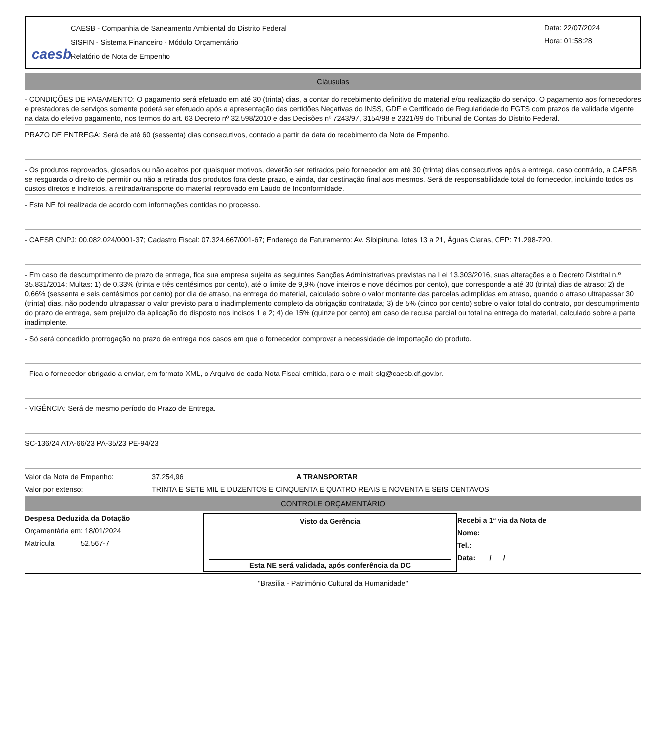caesb
CAESB - Companhia de Saneamento Ambiental do Distrito Federal
SISFIN - Sistema Financeiro - Módulo Orçamentário
Relatório de Nota de Empenho
Data: 22/07/2024
Hora: 01:58:28
Cláusulas
- CONDIÇÕES DE PAGAMENTO: O pagamento será efetuado em até 30 (trinta) dias, a contar do recebimento definitivo do material e/ou realização do serviço. O pagamento aos fornecedores e prestadores de serviços somente poderá ser efetuado após a apresentação das certidões Negativas do INSS, GDF e Certificado de Regularidade do FGTS com prazos de validade vigente na data do efetivo pagamento, nos termos do art. 63 Decreto nº 32.598/2010 e das Decisões nº 7243/97, 3154/98 e 2321/99 do Tribunal de Contas do Distrito Federal.
PRAZO DE ENTREGA: Será de até 60 (sessenta) dias consecutivos, contado a partir da data do recebimento da Nota de Empenho.
- Os produtos reprovados, glosados ou não aceitos por quaisquer motivos, deverão ser retirados pelo fornecedor em até 30 (trinta) dias consecutivos após a entrega, caso contrário, a CAESB se resguarda o direito de permitir ou não a retirada dos produtos fora deste prazo, e ainda, dar destinação final aos mesmos. Será de responsabilidade total do fornecedor, incluindo todos os custos diretos e indiretos, a retirada/transporte do material reprovado em Laudo de Inconformidade.
- Esta NE foi realizada de acordo com informações contidas no processo.
- CAESB CNPJ: 00.082.024/0001-37; Cadastro Fiscal: 07.324.667/001-67; Endereço de Faturamento: Av. Sibipiruna, lotes 13 a 21, Águas Claras, CEP: 71.298-720.
- Em caso de descumprimento de prazo de entrega, fica sua empresa sujeita as seguintes Sanções Administrativas previstas na Lei 13.303/2016, suas alterações e o Decreto Distrital n.º 35.831/2014: Multas: 1) de 0,33% (trinta e três centésimos por cento), até o limite de 9,9% (nove inteiros e nove décimos por cento), que corresponde a até 30 (trinta) dias de atraso; 2) de 0,66% (sessenta e seis centésimos por cento) por dia de atraso, na entrega do material, calculado sobre o valor montante das parcelas adimplidas em atraso, quando o atraso ultrapassar 30 (trinta) dias, não podendo ultrapassar o valor previsto para o inadimplemento completo da obrigação contratada; 3) de 5% (cinco por cento) sobre o valor total do contrato, por descumprimento do prazo de entrega, sem prejuízo da aplicação do disposto nos incisos 1 e 2; 4) de 15% (quinze por cento) em caso de recusa parcial ou total na entrega do material, calculado sobre a parte inadimplente.
- Só será concedido prorrogação no prazo de entrega nos casos em que o fornecedor comprovar a necessidade de importação do produto.
- Fica o fornecedor obrigado a enviar, em formato XML, o Arquivo de cada Nota Fiscal emitida, para o e-mail: slg@caesb.df.gov.br.
- VIGÊNCIA: Será de mesmo período do Prazo de Entrega.
SC-136/24 ATA-66/23 PA-35/23 PE-94/23
Valor da Nota de Empenho: 37.254,96 A TRANSPORTAR
Valor por extenso: TRINTA E SETE MIL E DUZENTOS E CINQUENTA E QUATRO REAIS E NOVENTA E SEIS CENTAVOS
CONTROLE ORÇAMENTÁRIO
Despesa Deduzida da Dotação
Orçamentária em: 18/01/2024
Matrícula 52.567-7
Visto da Gerência
Esta NE será validada, após conferência da DC
Recebi a 1ª via da Nota de
Nome:
Tel.:
Data: ___/___/______
"Brasília - Patrimônio Cultural da Humanidade"